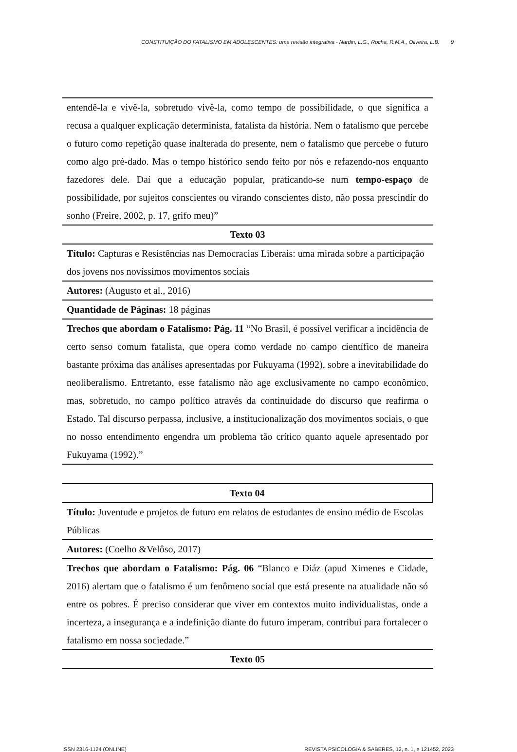CONSTITUIÇÃO DO FATALISMO EM ADOLESCENTES: uma revisão integrativa - Nardin, L.G., Rocha, R.M.A., Oliveira, L.B. 9
| entendê-la e vivê-la, sobretudo vivê-la, como tempo de possibilidade, o que significa a recusa a qualquer explicação determinista, fatalista da história. Nem o fatalismo que percebe o futuro como repetição quase inalterada do presente, nem o fatalismo que percebe o futuro como algo pré-dado. Mas o tempo histórico sendo feito por nós e refazendo-nos enquanto fazedores dele. Daí que a educação popular, praticando-se num tempo-espaço de possibilidade, por sujeitos conscientes ou virando conscientes disto, não possa prescindir do sonho (Freire, 2002, p. 17, grifo meu)” |
| Texto 03 |
| Título: Capturas e Resistências nas Democracias Liberais: uma mirada sobre a participação dos jovens nos novíssimos movimentos sociais |
| Autores: (Augusto et al., 2016) |
| Quantidade de Páginas: 18 páginas |
| Trechos que abordam o Fatalismo: Pág. 11 “No Brasil, é possível verificar a incidência de certo senso comum fatalista, que opera como verdade no campo científico de maneira bastante próxima das análises apresentadas por Fukuyama (1992), sobre a inevitabilidade do neoliberalismo. Entretanto, esse fatalismo não age exclusivamente no campo econômico, mas, sobretudo, no campo político através da continuidade do discurso que reafirma o Estado. Tal discurso perpassa, inclusive, a institucionalização dos movimentos sociais, o que no nosso entendimento engendra um problema tão crítico quanto aquele apresentado por Fukuyama (1992).” |
| Texto 04 |
| Título: Juventude e projetos de futuro em relatos de estudantes de ensino médio de Escolas Públicas |
| Autores: (Coelho &Velôso, 2017) |
| Trechos que abordam o Fatalismo: Pág. 06 “Blanco e Diáz (apud Ximenes e Cidade, 2016) alertam que o fatalismo é um fenômeno social que está presente na atualidade não só entre os pobres. É preciso considerar que viver em contextos muito individualistas, onde a incerteza, a insegurança e a indefinição diante do futuro imperam, contribui para fortalecer o fatalismo em nossa sociedade.” |
| Texto 05 |
ISSN 2316-1124 (ONLINE) REVISTA PSICOLOGIA & SABERES, 12, n. 1, e 121452, 2023